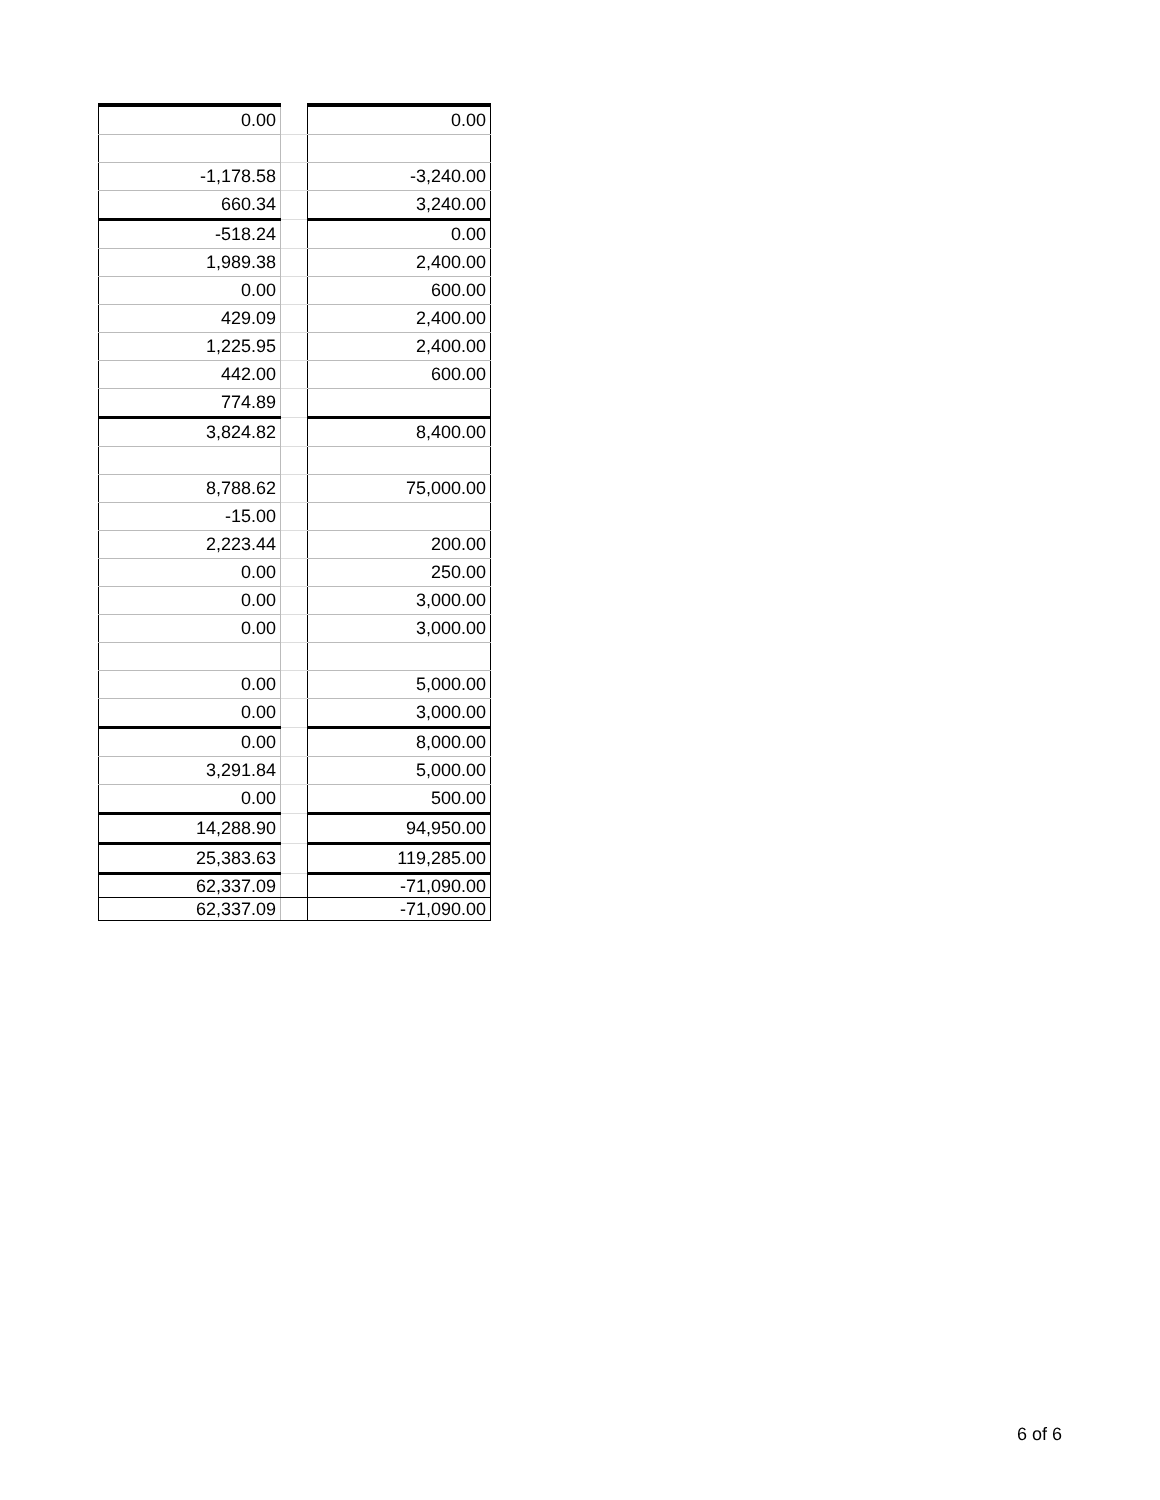| 0.00 | | 0.00 |
| -1,178.58 | | -3,240.00 |
| 660.34 | | 3,240.00 |
| -518.24 | | 0.00 |
| 1,989.38 | | 2,400.00 |
| 0.00 | | 600.00 |
| 429.09 | | 2,400.00 |
| 1,225.95 | | 2,400.00 |
| 442.00 | | 600.00 |
| 774.89 | | |
| 3,824.82 | | 8,400.00 |
| 8,788.62 | | 75,000.00 |
| -15.00 | | |
| 2,223.44 | | 200.00 |
| 0.00 | | 250.00 |
| 0.00 | | 3,000.00 |
| 0.00 | | 3,000.00 |
| 0.00 | | 5,000.00 |
| 0.00 | | 3,000.00 |
| 0.00 | | 8,000.00 |
| 3,291.84 | | 5,000.00 |
| 0.00 | | 500.00 |
| 14,288.90 | | 94,950.00 |
| 25,383.63 | | 119,285.00 |
| 62,337.09 | | -71,090.00 |
| 62,337.09 | | -71,090.00 |
6 of 6